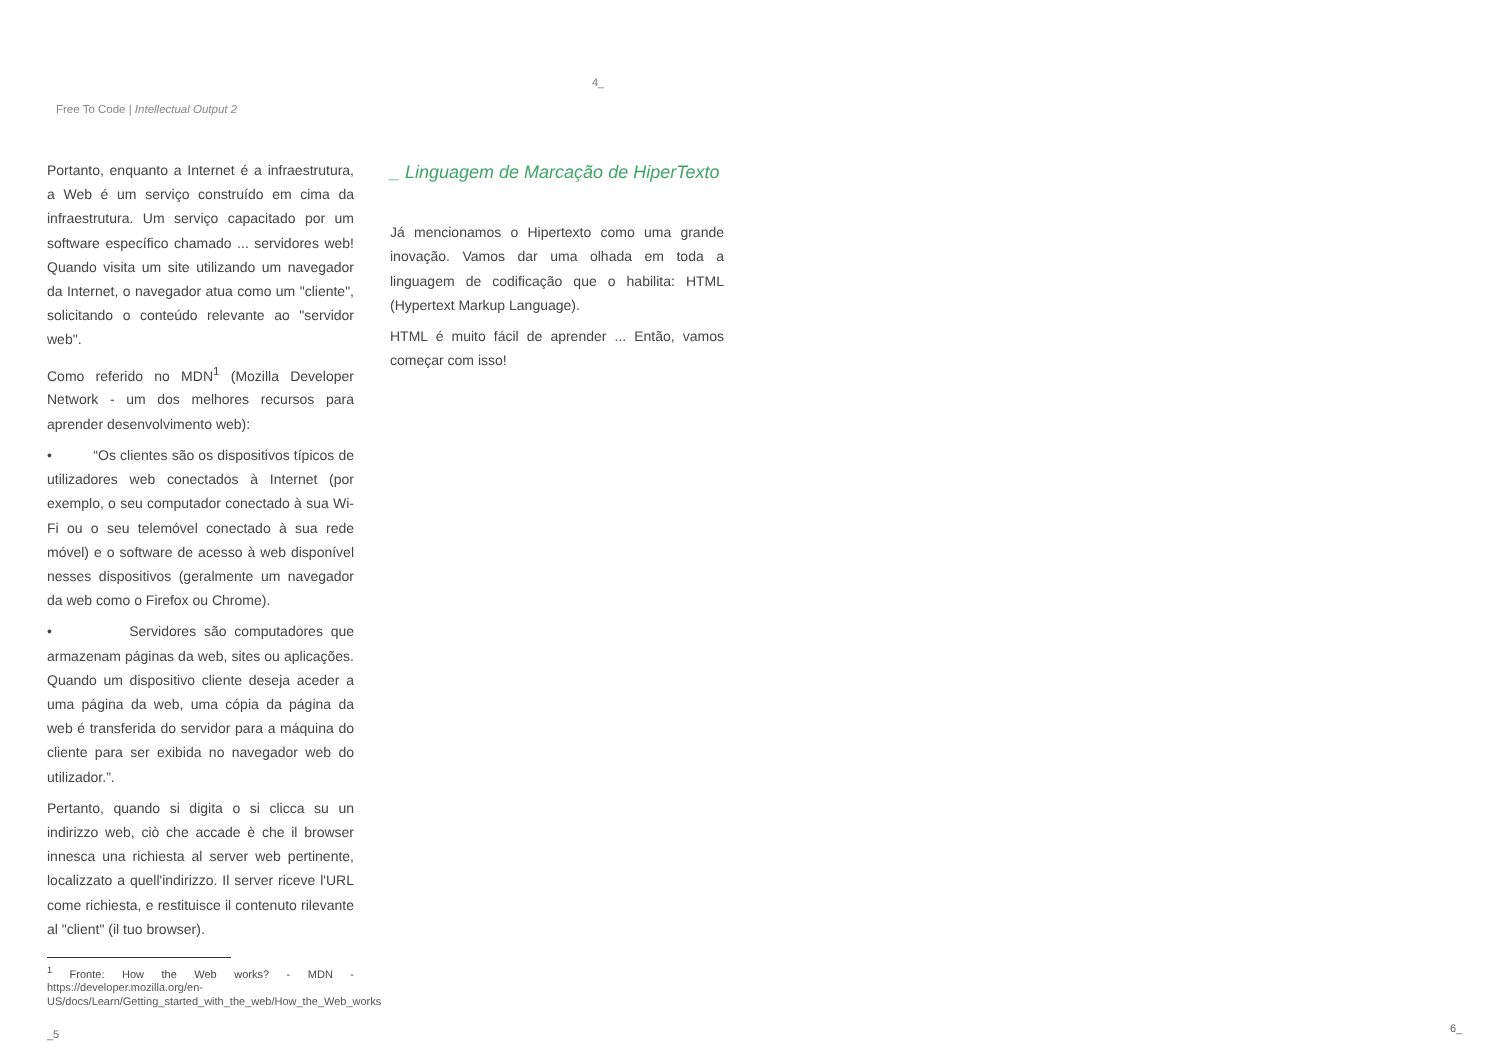4_
Free To Code | Intellectual Output 2
Portanto, enquanto a Internet é a infraestrutura, a Web é um serviço construído em cima da infraestrutura. Um serviço capacitado por um software específico chamado ... servidores web! Quando visita um site utilizando um navegador da Internet, o navegador atua como um "cliente", solicitando o conteúdo relevante ao "servidor web".
Como referido no MDN<sup>1</sup> (Mozilla Developer Network - um dos melhores recursos para aprender desenvolvimento web):
• “Os clientes são os dispositivos típicos de utilizadores web conectados à Internet (por exemplo, o seu computador conectado à sua Wi-Fi ou o seu telemóvel conectado à sua rede móvel) e o software de acesso à web disponível nesses dispositivos (geralmente um navegador da web como o Firefox ou Chrome).
• Servidores são computadores que armazenam páginas da web, sites ou aplicações. Quando um dispositivo cliente deseja aceder a uma página da web, uma cópia da página da web é transferida do servidor para a máquina do cliente para ser exibida no navegador web do utilizador.”.
Pertanto, quando si digita o si clicca su un indirizzo web, ciò che accade è che il browser innesca una richiesta al server web pertinente, localizzato a quell'indirizzo. Il server riceve l'URL come richiesta, e restituisce il contenuto rilevante al "client" (il tuo browser).
<sup>1</sup> Fronte: How the Web works? - MDN - https://developer.mozilla.org/en-US/docs/Learn/Getting_started_with_the_web/How_the_Web_works
_5
_ Linguagem de Marcação de HiperTexto
Já mencionamos o Hipertexto como uma grande inovação. Vamos dar uma olhada em toda a linguagem de codificação que o habilita: HTML (Hypertext Markup Language).
HTML é muito fácil de aprender ... Então, vamos começar com isso!
6_